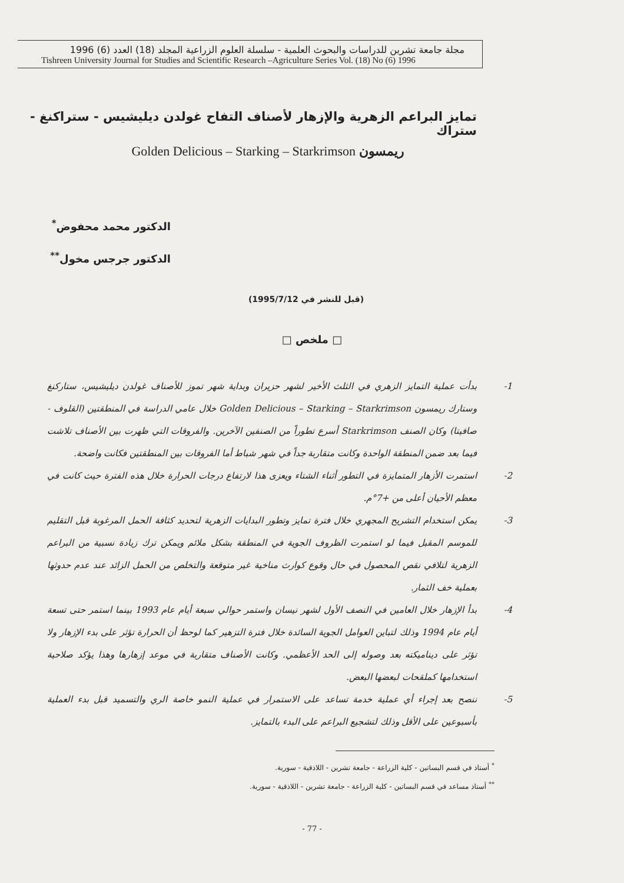مجلة جامعة تشرين للدراسات والبحوث العلمية - سلسلة العلوم الزراعية المجلد (18) العدد (6) 1996
Tishreen University Journal for Studies and Scientific Research –Agriculture Series Vol. (18) No (6) 1996
تمايز البراعم الزهرية والإزهار لأصناف التفاح غولدن ديليشيس - ستراكنغ - ستراك
Golden Delicious – Starking – Starkrimson ريمسون
الدكتور محمد محفوض<sup>*</sup>
الدكتور جرجس مخول<sup>**</sup>
(قبل للنشر في 1995/7/12)
□ ملخص □
1- بدأت عملية التمايز الزهري في الثلث الأخير لشهر حزيران وبداية شهر تموز للأصناف غولدن ديليشيس، ستاركنغ وستارك ريمسون Golden Delicious – Starking – Starkrimson خلال عامي الدراسة في المنطقتين (القلوف - صافيتا) وكان الصنف Starkrimson أسرع تطوراً من الصنفين الآخرين. والفروقات التي ظهرت بين الأصناف تلاشت فيما بعد ضمن المنطقة الواحدة وكانت متقاربة جداً في شهر شباط أما الفروقات بين المنطقتين فكانت واضحة.
2- استمرت الأزهار المتمايزة في التطور أثناء الشتاء ويعزى هذا لارتفاع درجات الحرارة خلال هذه الفترة حيث كانت في معظم الأحيان أعلى من +7°م.
3- يمكن استخدام التشريح المجهري خلال فترة تمايز وتطور البدايات الزهرية لتحديد كثافة الحمل المرغوبة قبل التقليم للموسم المقبل فيما لو استمرت الظروف الجوية في المنطقة بشكل ملائم ويمكن ترك زيادة نسبية من البراعم الزهرية لتلافي نقص المحصول في حال وقوع كوارث مناخية غير متوقعة والتخلص من الحمل الزائد عند عدم حدوثها بعملية خف الثمار.
4- بدأ الإزهار خلال العامين في النصف الأول لشهر نيسان واستمر حوالي سبعة أيام عام 1993 بينما استمر حتى تسعة أيام عام 1994 وذلك لتباين العوامل الجوية السائدة خلال فترة التزهير كما لوحظ أن الحرارة تؤثر على بدء الإزهار ولا تؤثر على ديناميكته بعد وصوله إلى الحد الأعظمي. وكانت الأصناف متقاربة في موعد إزهارها وهذا يؤكد صلاحية استخدامها كملقحات لبعضها البعض.
5- ننصح بعد إجراء أي عملية خدمة تساعد على الاستمرار في عملية النمو خاصة الري والتسميد قبل بدء العملية بأسبوعين على الأقل وذلك لتشجيع البراعم على البدء بالتمايز.
<sup>*</sup> أستاذ في قسم البساتين - كلية الزراعة - جامعة تشرين - اللاذقية - سورية.
<sup>**</sup> أستاذ مساعد في قسم البساتين - كلية الزراعة - جامعة تشرين - اللاذقية - سورية.
- 77 -